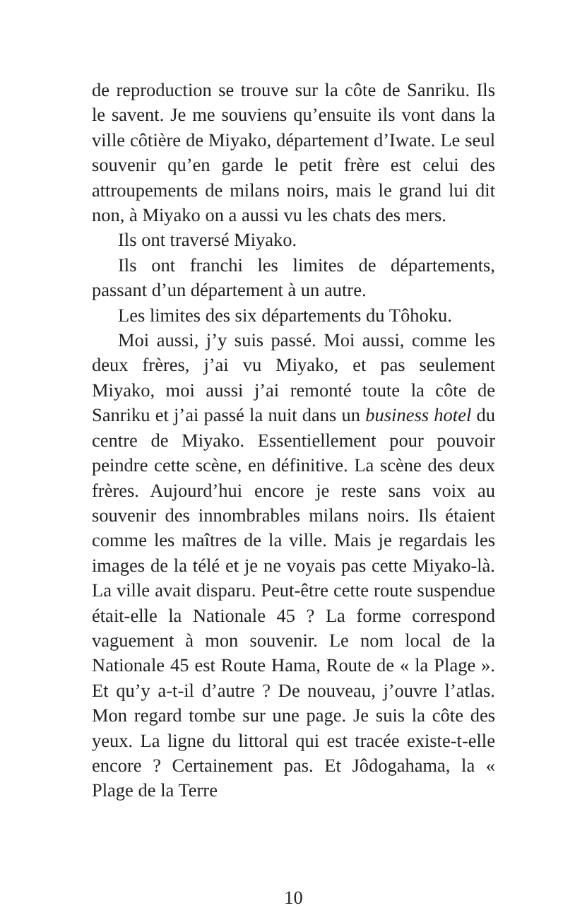de reproduction se trouve sur la côte de Sanriku. Ils le savent. Je me souviens qu’ensuite ils vont dans la ville côtière de Miyako, département d’Iwate. Le seul souvenir qu’en garde le petit frère est celui des attroupements de milans noirs, mais le grand lui dit non, à Miyako on a aussi vu les chats des mers.
Ils ont traversé Miyako.
Ils ont franchi les limites de départements, passant d’un département à un autre.
Les limites des six départements du Tôhoku.
Moi aussi, j’y suis passé. Moi aussi, comme les deux frères, j’ai vu Miyako, et pas seulement Miyako, moi aussi j’ai remonté toute la côte de Sanriku et j’ai passé la nuit dans un business hotel du centre de Miyako. Essentiellement pour pouvoir peindre cette scène, en définitive. La scène des deux frères. Aujourd’hui encore je reste sans voix au souvenir des innombrables milans noirs. Ils étaient comme les maîtres de la ville. Mais je regardais les images de la télé et je ne voyais pas cette Miyako-là. La ville avait disparu. Peut-être cette route suspendue était-elle la Nationale 45 ? La forme correspond vaguement à mon souvenir. Le nom local de la Nationale 45 est Route Hama, Route de « la Plage ». Et qu’y a-t-il d’autre ? De nouveau, j’ouvre l’atlas. Mon regard tombe sur une page. Je suis la côte des yeux. La ligne du littoral qui est tracée existe-t-elle encore ? Certainement pas. Et Jôdogahama, la « Plage de la Terre
10